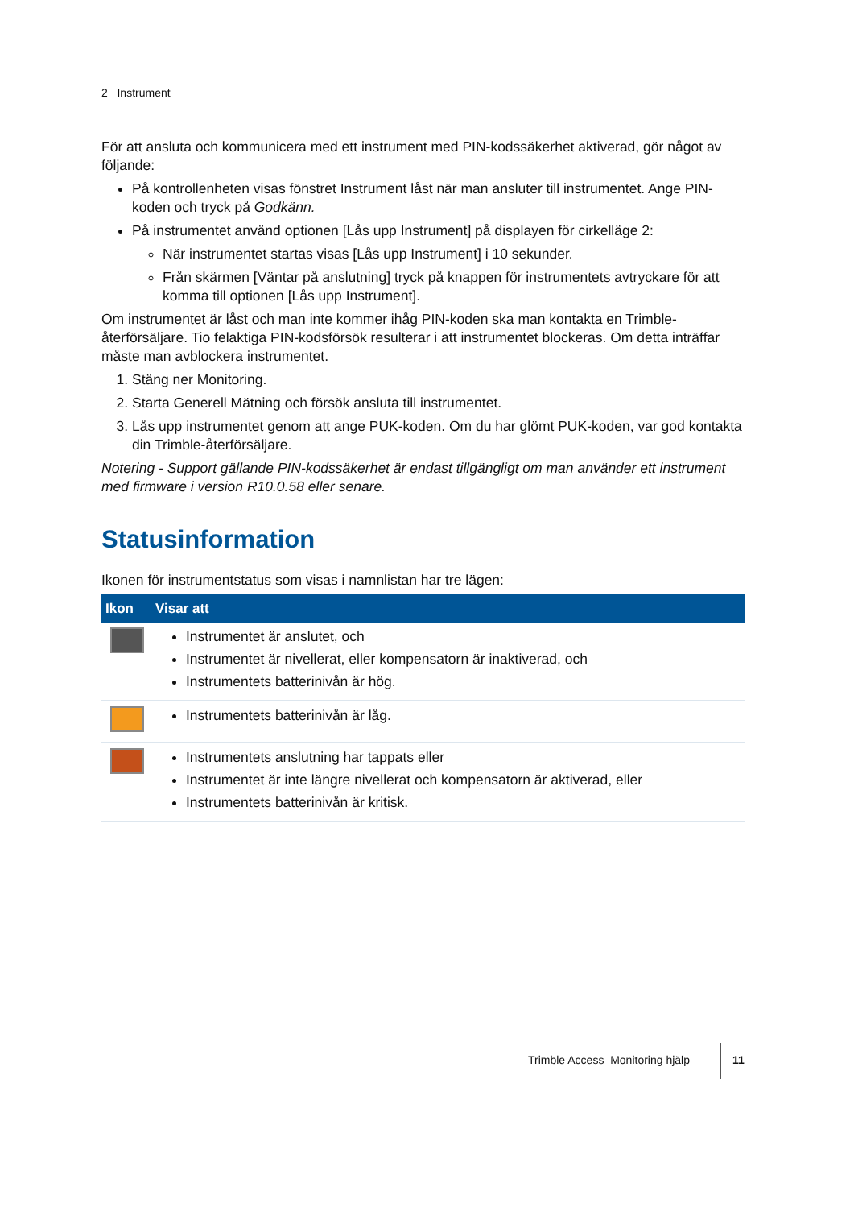2 Instrument
För att ansluta och kommunicera med ett instrument med PIN-kodssäkerhet aktiverad, gör något av följande:
På kontrollenheten visas fönstret Instrument låst när man ansluter till instrumentet. Ange PIN-koden och tryck på Godkänn.
På instrumentet använd optionen [Lås upp Instrument] på displayen för cirkelläge 2:
När instrumentet startas visas [Lås upp Instrument] i 10 sekunder.
Från skärmen [Väntar på anslutning] tryck på knappen för instrumentets avtryckare för att komma till optionen [Lås upp Instrument].
Om instrumentet är låst och man inte kommer ihåg PIN-koden ska man kontakta en Trimble-återförsäljare. Tio felaktiga PIN-kodsförsök resulterar i att instrumentet blockeras. Om detta inträffar måste man avblockera instrumentet.
1. Stäng ner Monitoring.
2. Starta Generell Mätning och försök ansluta till instrumentet.
3. Lås upp instrumentet genom att ange PUK-koden. Om du har glömt PUK-koden, var god kontakta din Trimble-återförsäljare.
Notering - Support gällande PIN-kodssäkerhet är endast tillgängligt om man använder ett instrument med firmware i version R10.0.58 eller senare.
Statusinformation
Ikonen för instrumentstatus som visas i namnlistan har tre lägen:
| Ikon | Visar att |
| --- | --- |
| | Instrumentet är anslutet, och Instrumentet är nivellerat, eller kompensatorn är inaktiverad, och Instrumentets batterinivån är hög. |
| | Instrumentets batterinivån är låg. |
| | Instrumentets anslutning har tappats eller Instrumentet är inte längre nivellerat och kompensatorn är aktiverad, eller Instrumentets batterinivån är kritisk. |
Trimble Access Monitoring hjälp
11